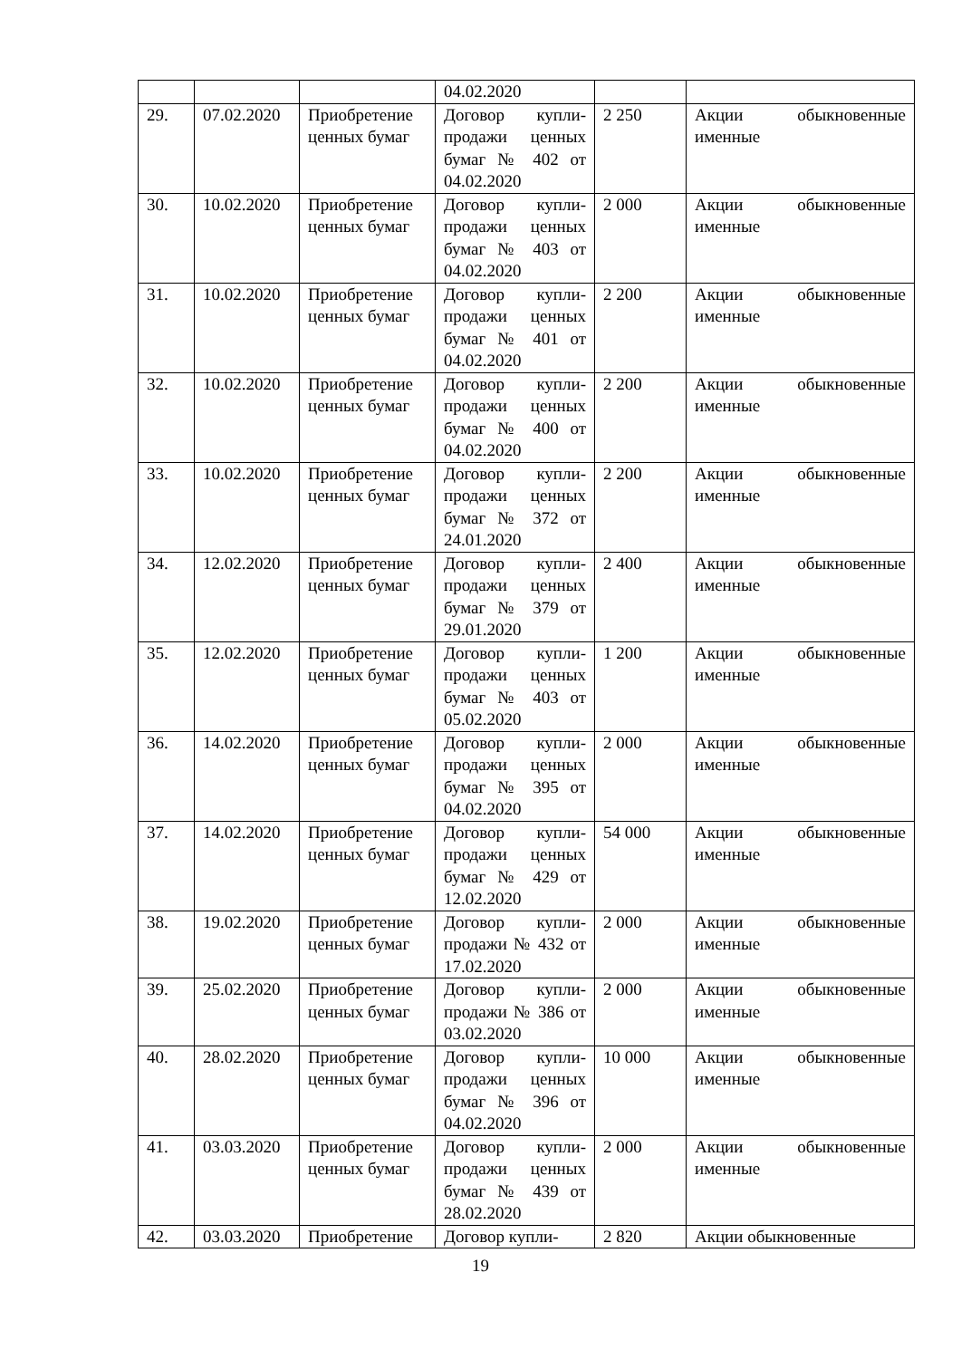| | | | 04.02.2020 | | |
| 29. | 07.02.2020 | Приобретение ценных бумаг | Договор купли-продажи ценных бумаг № 402 от 04.02.2020 | 2 250 | Акции обыкновенные именные |
| 30. | 10.02.2020 | Приобретение ценных бумаг | Договор купли-продажи ценных бумаг № 403 от 04.02.2020 | 2 000 | Акции обыкновенные именные |
| 31. | 10.02.2020 | Приобретение ценных бумаг | Договор купли-продажи ценных бумаг № 401 от 04.02.2020 | 2 200 | Акции обыкновенные именные |
| 32. | 10.02.2020 | Приобретение ценных бумаг | Договор купли-продажи ценных бумаг № 400 от 04.02.2020 | 2 200 | Акции обыкновенные именные |
| 33. | 10.02.2020 | Приобретение ценных бумаг | Договор купли-продажи ценных бумаг № 372 от 24.01.2020 | 2 200 | Акции обыкновенные именные |
| 34. | 12.02.2020 | Приобретение ценных бумаг | Договор купли-продажи ценных бумаг № 379 от 29.01.2020 | 2 400 | Акции обыкновенные именные |
| 35. | 12.02.2020 | Приобретение ценных бумаг | Договор купли-продажи ценных бумаг № 403 от 05.02.2020 | 1 200 | Акции обыкновенные именные |
| 36. | 14.02.2020 | Приобретение ценных бумаг | Договор купли-продажи ценных бумаг № 395 от 04.02.2020 | 2 000 | Акции обыкновенные именные |
| 37. | 14.02.2020 | Приобретение ценных бумаг | Договор купли-продажи ценных бумаг № 429 от 12.02.2020 | 54 000 | Акции обыкновенные именные |
| 38. | 19.02.2020 | Приобретение ценных бумаг | Договор купли-продажи № 432 от 17.02.2020 | 2 000 | Акции обыкновенные именные |
| 39. | 25.02.2020 | Приобретение ценных бумаг | Договор купли-продажи № 386 от 03.02.2020 | 2 000 | Акции обыкновенные именные |
| 40. | 28.02.2020 | Приобретение ценных бумаг | Договор купли-продажи ценных бумаг № 396 от 04.02.2020 | 10 000 | Акции обыкновенные именные |
| 41. | 03.03.2020 | Приобретение ценных бумаг | Договор купли-продажи ценных бумаг № 439 от 28.02.2020 | 2 000 | Акции обыкновенные именные |
| 42. | 03.03.2020 | Приобретение | Договор купли- | 2 820 | Акции обыкновенные |
19